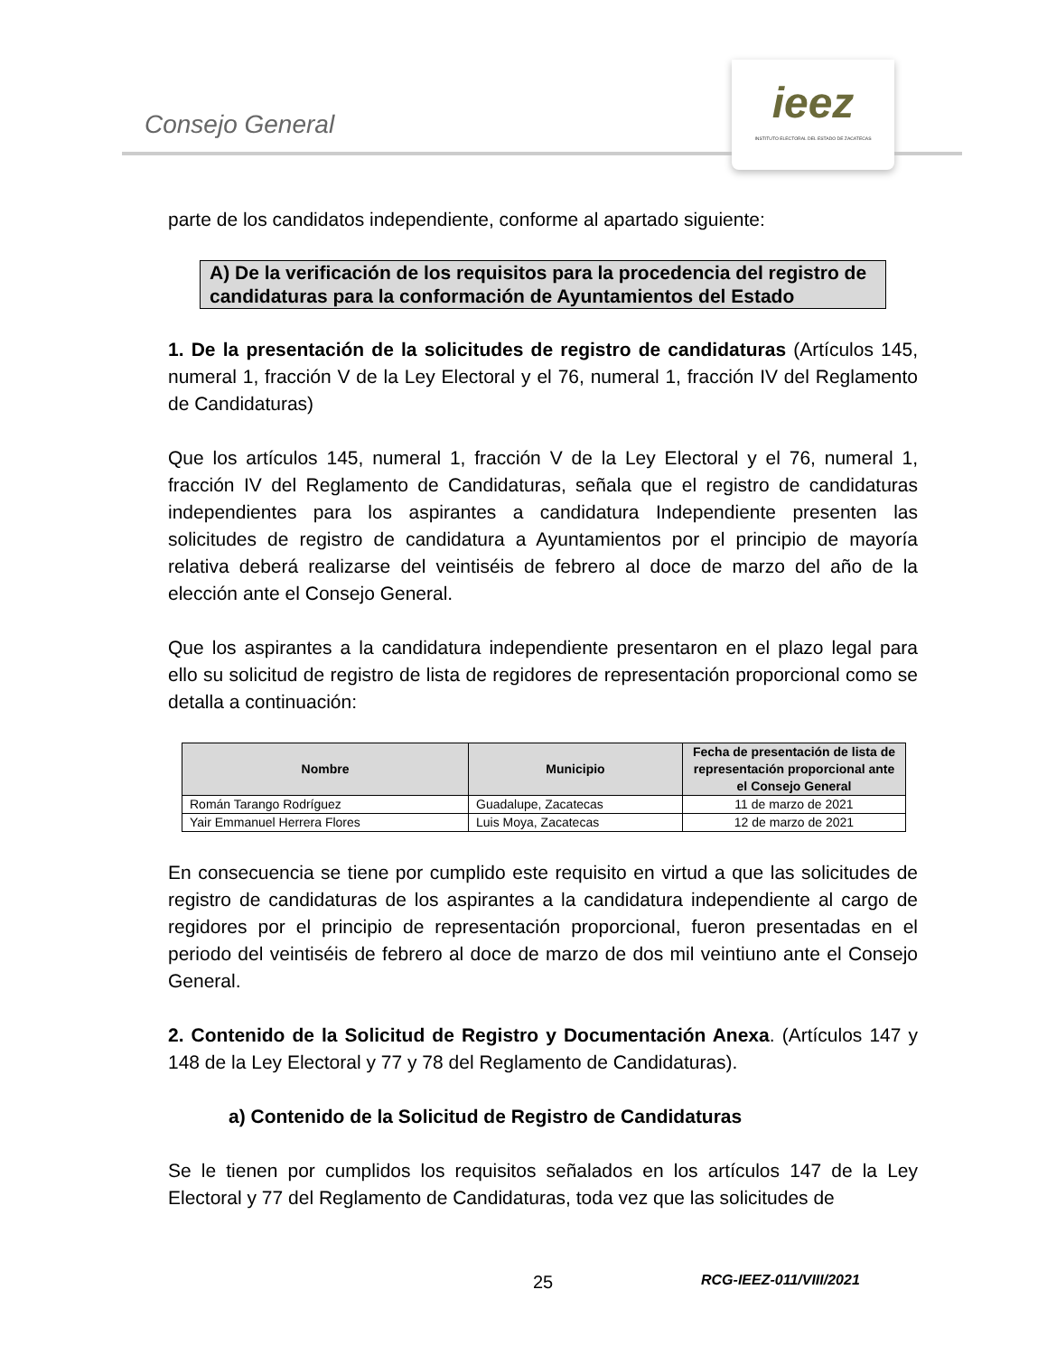Consejo General
ieez
INSTITUTO ELECTORAL DEL ESTADO DE ZACATECAS
parte de los candidatos independiente, conforme al apartado siguiente:
A) De la verificación de los requisitos para la procedencia del registro de candidaturas para la conformación de Ayuntamientos del Estado
1. De la presentación de la solicitudes de registro de candidaturas (Artículos 145, numeral 1, fracción V de la Ley Electoral y el 76, numeral 1, fracción IV del Reglamento de Candidaturas)
Que los artículos 145, numeral 1, fracción V de la Ley Electoral y el 76, numeral 1, fracción IV del Reglamento de Candidaturas, señala que el registro de candidaturas independientes para los aspirantes a candidatura Independiente presenten las solicitudes de registro de candidatura a Ayuntamientos por el principio de mayoría relativa deberá realizarse del veintiséis de febrero al doce de marzo del año de la elección ante el Consejo General.
Que los aspirantes a la candidatura independiente presentaron en el plazo legal para ello su solicitud de registro de lista de regidores de representación proporcional como se detalla a continuación:
| Nombre | Municipio | Fecha de presentación de lista de representación proporcional ante el Consejo General |
| --- | --- | --- |
| Román Tarango Rodríguez | Guadalupe, Zacatecas | 11 de marzo de 2021 |
| Yair Emmanuel Herrera Flores | Luis Moya, Zacatecas | 12 de marzo de 2021 |
En consecuencia se tiene por cumplido este requisito en virtud a que las solicitudes de registro de candidaturas de los aspirantes a la candidatura independiente al cargo de regidores por el principio de representación proporcional, fueron presentadas en el periodo del veintiséis de febrero al doce de marzo de dos mil veintiuno ante el Consejo General.
2. Contenido de la Solicitud de Registro y Documentación Anexa. (Artículos 147 y 148 de la Ley Electoral y 77 y 78 del Reglamento de Candidaturas).
a) Contenido de la Solicitud de Registro de Candidaturas
Se le tienen por cumplidos los requisitos señalados en los artículos 147 de la Ley Electoral y 77 del Reglamento de Candidaturas, toda vez que las solicitudes de
25 RCG-IEEZ-011/VIII/2021